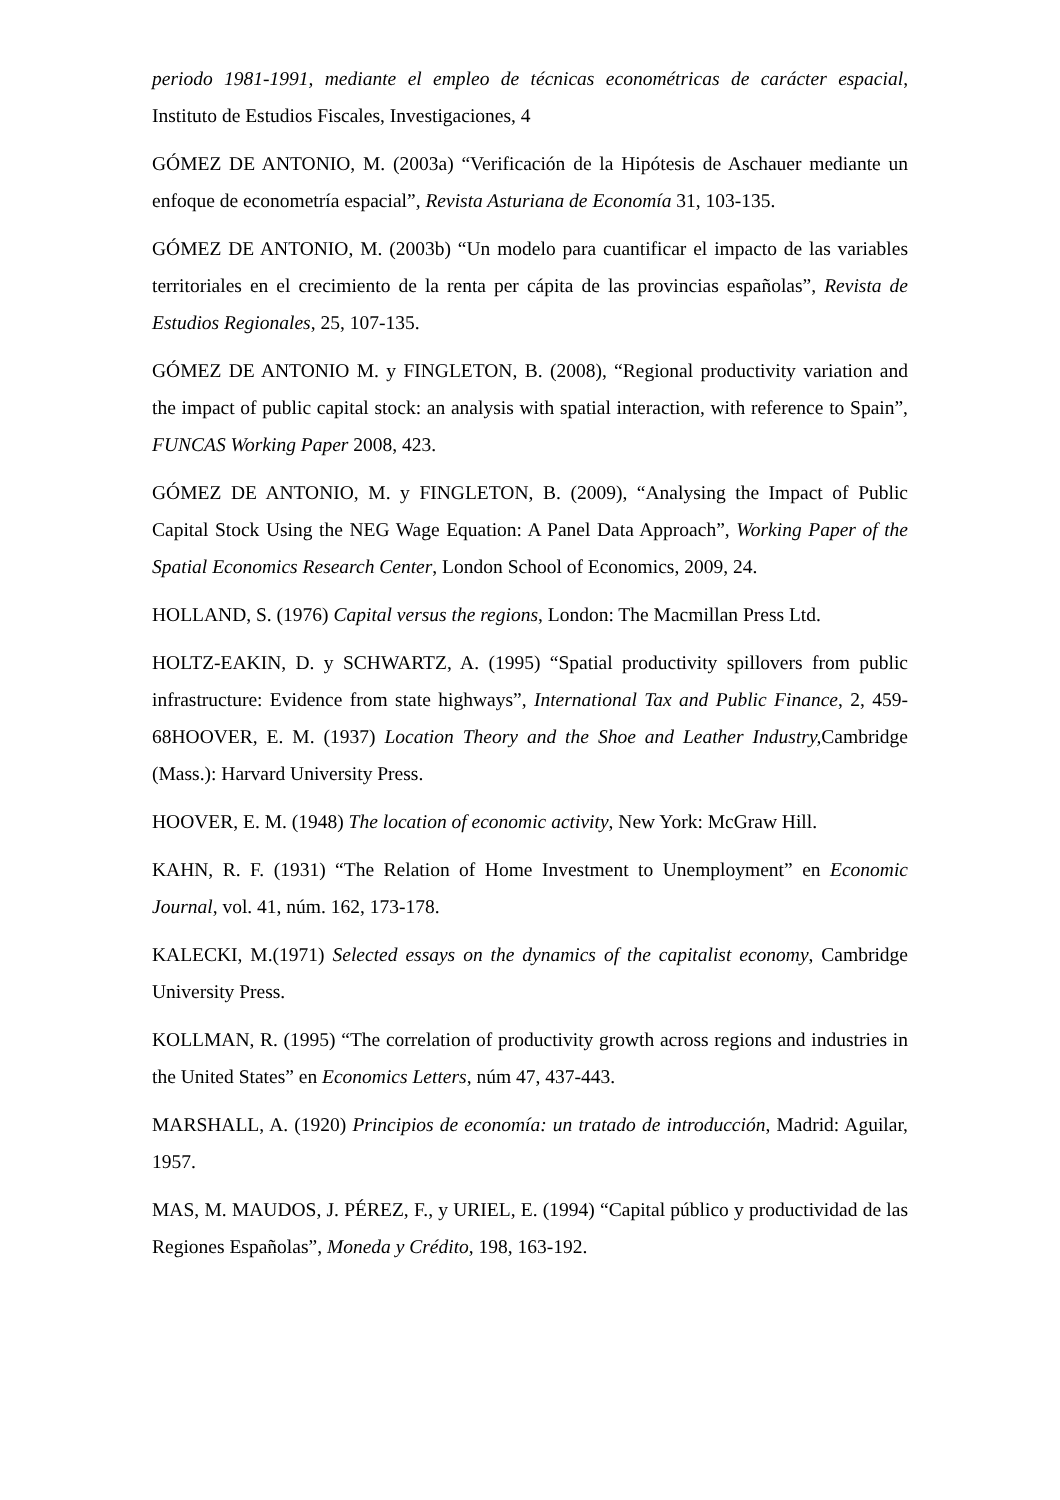periodo 1981-1991, mediante el empleo de técnicas econométricas de carácter espacial, Instituto de Estudios Fiscales, Investigaciones, 4
GÓMEZ DE ANTONIO, M. (2003a) “Verificación de la Hipótesis de Aschauer mediante un enfoque de econometría espacial”, Revista Asturiana de Economía 31, 103-135.
GÓMEZ DE ANTONIO, M. (2003b) “Un modelo para cuantificar el impacto de las variables territoriales en el crecimiento de la renta per cápita de las provincias españolas”, Revista de Estudios Regionales, 25, 107-135.
GÓMEZ DE ANTONIO M. y FINGLETON, B. (2008), “Regional productivity variation and the impact of public capital stock: an analysis with spatial interaction, with reference to Spain”, FUNCAS Working Paper 2008, 423.
GÓMEZ DE ANTONIO, M. y FINGLETON, B. (2009), “Analysing the Impact of Public Capital Stock Using the NEG Wage Equation: A Panel Data Approach”, Working Paper of the Spatial Economics Research Center, London School of Economics, 2009, 24.
HOLLAND, S. (1976) Capital versus the regions, London: The Macmillan Press Ltd.
HOLTZ-EAKIN, D. y SCHWARTZ, A. (1995) “Spatial productivity spillovers from public infrastructure: Evidence from state highways”, International Tax and Public Finance, 2, 459-68HOOVER, E. M. (1937) Location Theory and the Shoe and Leather Industry, Cambridge (Mass.): Harvard University Press.
HOOVER, E. M. (1948) The location of economic activity, New York: McGraw Hill.
KAHN, R. F. (1931) “The Relation of Home Investment to Unemployment” en Economic Journal, vol. 41, núm. 162, 173-178.
KALECKI, M.(1971) Selected essays on the dynamics of the capitalist economy, Cambridge University Press.
KOLLMAN, R. (1995) “The correlation of productivity growth across regions and industries in the United States” en Economics Letters, núm 47, 437-443.
MARSHALL, A. (1920) Principios de economía: un tratado de introducción, Madrid: Aguilar, 1957.
MAS, M. MAUDOS, J. PÉREZ, F., y URIEL, E. (1994) “Capital público y productividad de las Regiones Españolas”, Moneda y Crédito, 198, 163-192.